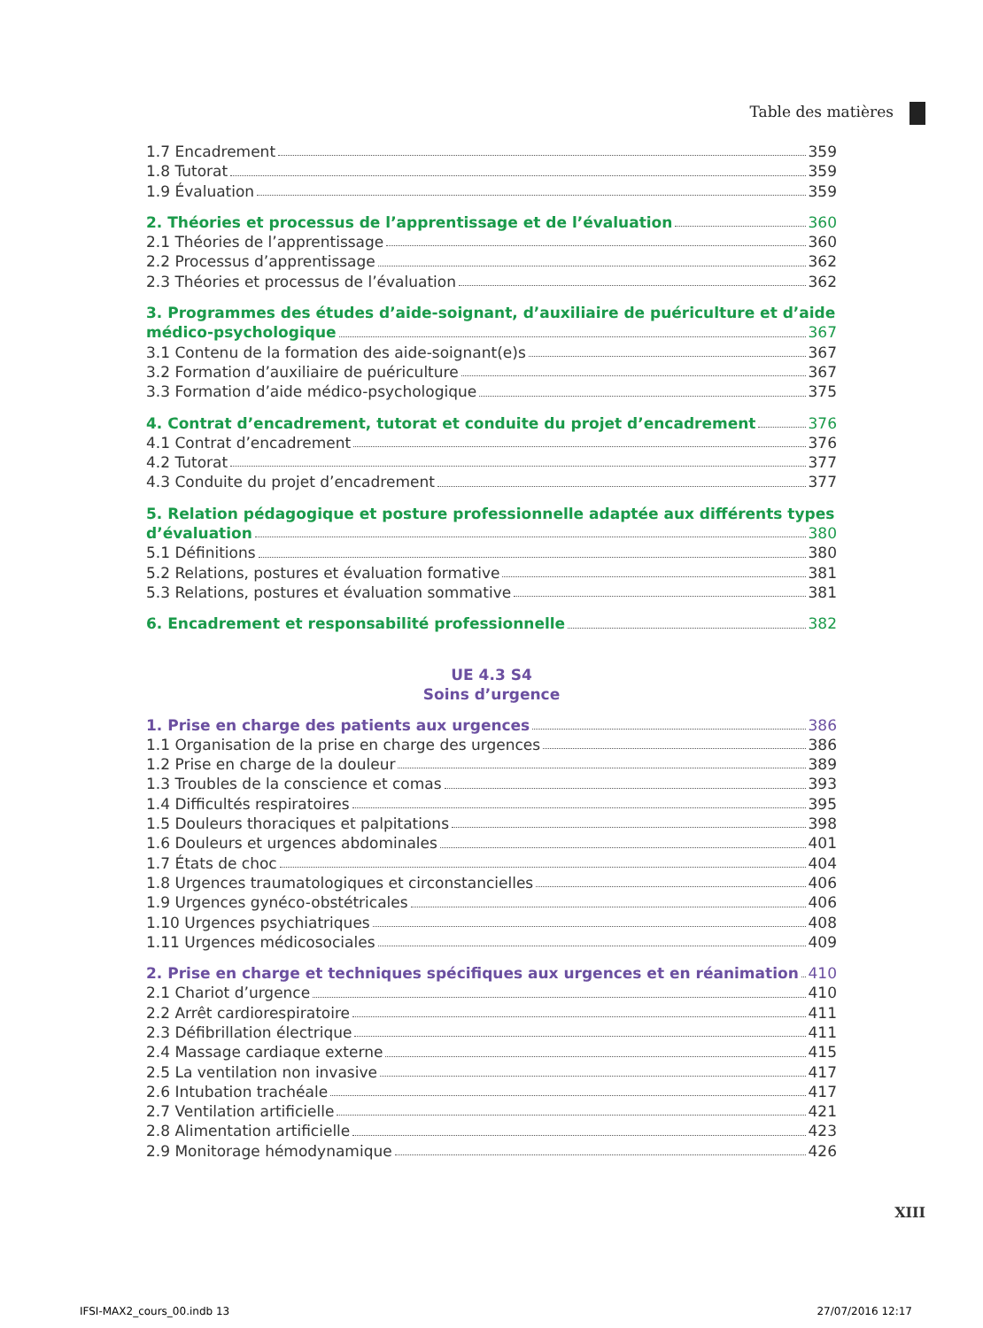Table des matières
1.7 Encadrement 359
1.8 Tutorat 359
1.9 Évaluation 359
2. Théories et processus de l’apprentissage et de l’évaluation 360
2.1 Théories de l’apprentissage 360
2.2 Processus d’apprentissage 362
2.3 Théories et processus de l’évaluation 362
3. Programmes des études d’aide-soignant, d’auxiliaire de puériculture et d’aide
médico-psychologique 367
3.1 Contenu de la formation des aide-soignant(e)s 367
3.2 Formation d’auxiliaire de puériculture 367
3.3 Formation d’aide médico-psychologique 375
4. Contrat d’encadrement, tutorat et conduite du projet d’encadrement 376
4.1 Contrat d’encadrement 376
4.2 Tutorat 377
4.3 Conduite du projet d’encadrement 377
5. Relation pédagogique et posture professionnelle adaptée aux différents types
d’évaluation 380
5.1 Définitions 380
5.2 Relations, postures et évaluation formative 381
5.3 Relations, postures et évaluation sommative 381
6. Encadrement et responsabilité professionnelle 382
UE 4.3 S4
Soins d’urgence
1. Prise en charge des patients aux urgences 386
1.1 Organisation de la prise en charge des urgences 386
1.2 Prise en charge de la douleur 389
1.3 Troubles de la conscience et comas 393
1.4 Difficultés respiratoires 395
1.5 Douleurs thoraciques et palpitations 398
1.6 Douleurs et urgences abdominales 401
1.7 États de choc 404
1.8 Urgences traumatologiques et circonstancielles 406
1.9 Urgences gynéco-obstétricales 406
1.10 Urgences psychiatriques 408
1.11 Urgences médicosociales 409
2. Prise en charge et techniques spécifiques aux urgences et en réanimation 410
2.1 Chariot d’urgence 410
2.2 Arrêt cardiorespiratoire 411
2.3 Défibrillation électrique 411
2.4 Massage cardiaque externe 415
2.5 La ventilation non invasive 417
2.6 Intubation trachéale 417
2.7 Ventilation artificielle 421
2.8 Alimentation artificielle 423
2.9 Monitorage hémodynamique 426
XIII
IFSI-MAX2_cours_00.indb 13 27/07/2016 12:17